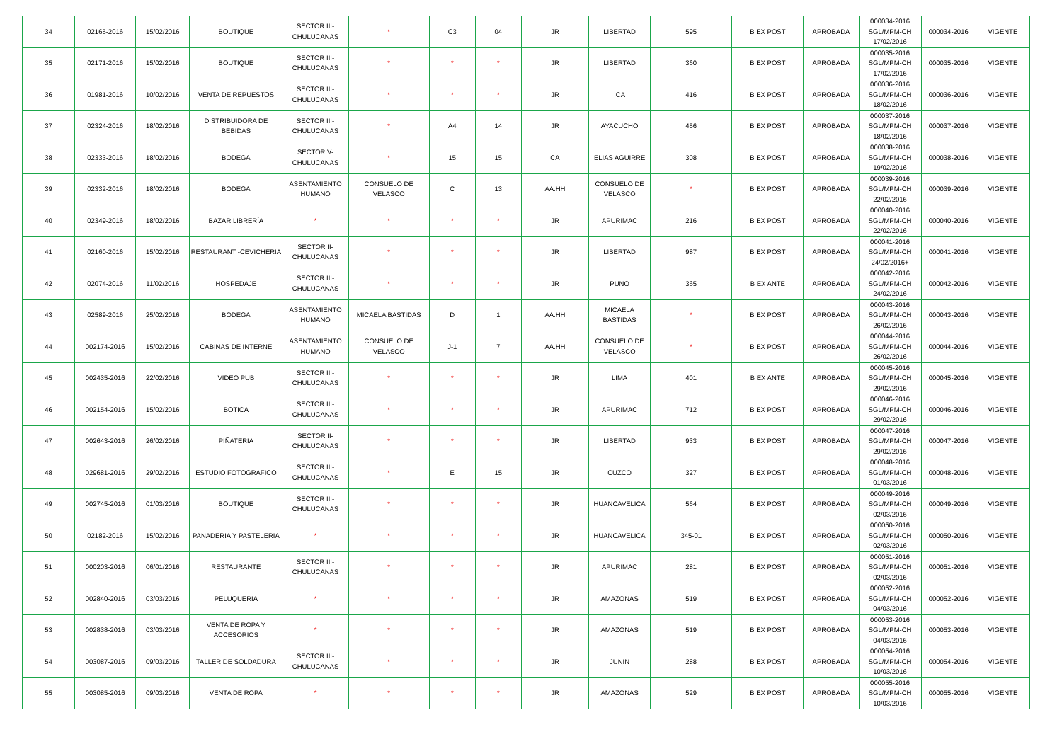| 34 | 02165-2016 | 15/02/2016 | BOUTIQUE | SECTOR III-CHULUCANAS | * | C3 | 04 | JR | LIBERTAD | 595 | B EX POST | APROBADA | 000034-2016 SGL/MPM-CH 17/02/2016 | 000034-2016 | VIGENTE |
| 35 | 02171-2016 | 15/02/2016 | BOUTIQUE | SECTOR III-CHULUCANAS | * | * | * | JR | LIBERTAD | 360 | B EX POST | APROBADA | 000035-2016 SGL/MPM-CH 17/02/2016 | 000035-2016 | VIGENTE |
| 36 | 01981-2016 | 10/02/2016 | VENTA DE REPUESTOS | SECTOR III-CHULUCANAS | * | * | * | JR | ICA | 416 | B EX POST | APROBADA | 000036-2016 SGL/MPM-CH 18/02/2016 | 000036-2016 | VIGENTE |
| 37 | 02324-2016 | 18/02/2016 | DISTRIBUIDORA DE BEBIDAS | SECTOR III-CHULUCANAS | * | A4 | 14 | JR | AYACUCHO | 456 | B EX POST | APROBADA | 000037-2016 SGL/MPM-CH 18/02/2016 | 000037-2016 | VIGENTE |
| 38 | 02333-2016 | 18/02/2016 | BODEGA | SECTOR V-CHULUCANAS | * | 15 | 15 | CA | ELIAS AGUIRRE | 308 | B EX POST | APROBADA | 000038-2016 SGL/MPM-CH 19/02/2016 | 000038-2016 | VIGENTE |
| 39 | 02332-2016 | 18/02/2016 | BODEGA | ASENTAMIENTO HUMANO | CONSUELO DE VELASCO | C | 13 | AA.HH | CONSUELO DE VELASCO | * | B EX POST | APROBADA | 000039-2016 SGL/MPM-CH 22/02/2016 | 000039-2016 | VIGENTE |
| 40 | 02349-2016 | 18/02/2016 | BAZAR LIBRERÍA | * | * | * | * | JR | APURIMAC | 216 | B EX POST | APROBADA | 000040-2016 SGL/MPM-CH 22/02/2016 | 000040-2016 | VIGENTE |
| 41 | 02160-2016 | 15/02/2016 | RESTAURANT -CEVICHERIA | SECTOR II-CHULUCANAS | * | * | * | JR | LIBERTAD | 987 | B EX POST | APROBADA | 000041-2016 SGL/MPM-CH 24/02/2016+ | 000041-2016 | VIGENTE |
| 42 | 02074-2016 | 11/02/2016 | HOSPEDAJE | SECTOR III-CHULUCANAS | * | * | * | JR | PUNO | 365 | B EX ANTE | APROBADA | 000042-2016 SGL/MPM-CH 24/02/2016 | 000042-2016 | VIGENTE |
| 43 | 02589-2016 | 25/02/2016 | BODEGA | ASENTAMIENTO HUMANO | MICAELA BASTIDAS | D | 1 | AA.HH | MICAELA BASTIDAS | * | B EX POST | APROBADA | 000043-2016 SGL/MPM-CH 26/02/2016 | 000043-2016 | VIGENTE |
| 44 | 002174-2016 | 15/02/2016 | CABINAS DE INTERNE | ASENTAMIENTO HUMANO | CONSUELO DE VELASCO | J-1 | 7 | AA.HH | CONSUELO DE VELASCO | * | B EX POST | APROBADA | 000044-2016 SGL/MPM-CH 26/02/2016 | 000044-2016 | VIGENTE |
| 45 | 002435-2016 | 22/02/2016 | VIDEO PUB | SECTOR III-CHULUCANAS | * | * | * | JR | LIMA | 401 | B EX ANTE | APROBADA | 000045-2016 SGL/MPM-CH 29/02/2016 | 000045-2016 | VIGENTE |
| 46 | 002154-2016 | 15/02/2016 | BOTICA | SECTOR III-CHULUCANAS | * | * | * | JR | APURIMAC | 712 | B EX POST | APROBADA | 000046-2016 SGL/MPM-CH 29/02/2016 | 000046-2016 | VIGENTE |
| 47 | 002643-2016 | 26/02/2016 | PIÑATERIA | SECTOR II-CHULUCANAS | * | * | * | JR | LIBERTAD | 933 | B EX POST | APROBADA | 000047-2016 SGL/MPM-CH 29/02/2016 | 000047-2016 | VIGENTE |
| 48 | 029681-2016 | 29/02/2016 | ESTUDIO FOTOGRAFICO | SECTOR III-CHULUCANAS | * | E | 15 | JR | CUZCO | 327 | B EX POST | APROBADA | 000048-2016 SGL/MPM-CH 01/03/2016 | 000048-2016 | VIGENTE |
| 49 | 002745-2016 | 01/03/2016 | BOUTIQUE | SECTOR III-CHULUCANAS | * | * | * | JR | HUANCAVELICA | 564 | B EX POST | APROBADA | 000049-2016 SGL/MPM-CH 02/03/2016 | 000049-2016 | VIGENTE |
| 50 | 02182-2016 | 15/02/2016 | PANADERIA Y PASTELERIA | * | * | * | * | JR | HUANCAVELICA | 345-01 | B EX POST | APROBADA | 000050-2016 SGL/MPM-CH 02/03/2016 | 000050-2016 | VIGENTE |
| 51 | 000203-2016 | 06/01/2016 | RESTAURANTE | SECTOR III-CHULUCANAS | * | * | * | JR | APURIMAC | 281 | B EX POST | APROBADA | 000051-2016 SGL/MPM-CH 02/03/2016 | 000051-2016 | VIGENTE |
| 52 | 002840-2016 | 03/03/2016 | PELUQUERIA | * | * | * | * | JR | AMAZONAS | 519 | B EX POST | APROBADA | 000052-2016 SGL/MPM-CH 04/03/2016 | 000052-2016 | VIGENTE |
| 53 | 002838-2016 | 03/03/2016 | VENTA DE ROPA Y ACCESORIOS | * | * | * | * | JR | AMAZONAS | 519 | B EX POST | APROBADA | 000053-2016 SGL/MPM-CH 04/03/2016 | 000053-2016 | VIGENTE |
| 54 | 003087-2016 | 09/03/2016 | TALLER DE SOLDADURA | SECTOR III-CHULUCANAS | * | * | * | JR | JUNIN | 288 | B EX POST | APROBADA | 000054-2016 SGL/MPM-CH 10/03/2016 | 000054-2016 | VIGENTE |
| 55 | 003085-2016 | 09/03/2016 | VENTA DE ROPA | * | * | * | * | JR | AMAZONAS | 529 | B EX POST | APROBADA | 000055-2016 SGL/MPM-CH 10/03/2016 | 000055-2016 | VIGENTE |